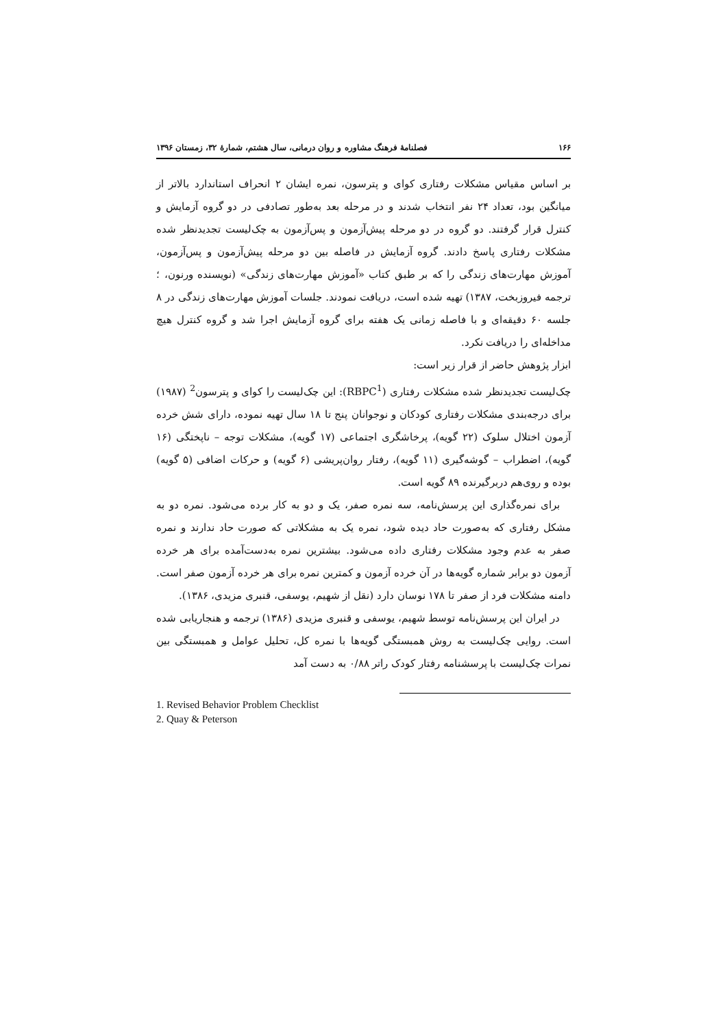۱۶۶ فصلنامهٔ فرهنگ مشاوره و روان درمانی، سال هشتم، شمارهٔ ۳۲، زمستان ۱۳۹۶
بر اساس مقیاس مشکلات رفتاری کوای و پترسون، نمره ایشان ۲ انحراف استاندارد بالاتر از میانگین بود، تعداد ۲۴ نفر انتخاب شدند و در مرحله بعد به‌طور تصادفی در دو گروه آزمایش و کنترل قرار گرفتند. دو گروه در دو مرحله پیش‌آزمون و پس‌آزمون به چک‌لیست تجدیدنظر شده مشکلات رفتاری پاسخ دادند. گروه آزمایش در فاصله بین دو مرحله پیش‌آزمون و پس‌آزمون، آموزش مهارت‌های زندگی را که بر طبق کتاب «آموزش مهارت‌های زندگی» (نویسنده ورنون، ؛ ترجمه فیروزبخت، ۱۳۸۷) تهیه شده است، دریافت نمودند. جلسات آموزش مهارت‌های زندگی در ۸ جلسه ۶۰ دقیقه‌ای و با فاصله زمانی یک هفته برای گروه آزمایش اجرا شد و گروه کنترل هیچ مداخله‌ای را دریافت نکرد.
ابزار پژوهش حاضر از قرار زیر است:
چک‌لیست تجدیدنظر شده مشکلات رفتاری (RBPC<sup>1</sup>): این چک‌لیست را کوای و پترسون<sup>2</sup> (۱۹۸۷) برای درجه‌بندی مشکلات رفتاری کودکان و نوجوانان پنج تا ۱۸ سال تهیه نموده، دارای شش خرده آزمون اختلال سلوک (۲۲ گویه)، پرخاشگری اجتماعی (۱۷ گویه)، مشکلات توجه – ناپختگی (۱۶ گویه)، اضطراب – گوشه‌گیری (۱۱ گویه)، رفتار روان‌پریشی (۶ گویه) و حرکات اضافی (۵ گویه) بوده و روی‌هم دربرگیرنده ۸۹ گویه است.
برای نمره‌گذاری این پرسش‌نامه، سه نمره صفر، یک و دو به کار برده می‌شود. نمره دو به مشکل رفتاری که به‌صورت حاد دیده شود، نمره یک به مشکلاتی که صورت حاد ندارند و نمره صفر به عدم وجود مشکلات رفتاری داده می‌شود. بیشترین نمره به‌دست‌آمده برای هر خرده آزمون دو برابر شماره گویه‌ها در آن خرده آزمون و کمترین نمره برای هر خرده آزمون صفر است. دامنه مشکلات فرد از صفر تا ۱۷۸ نوسان دارد (نقل از شهیم، یوسفی، قنبری مزیدی، ۱۳۸۶).
در ایران این پرسش‌نامه توسط شهیم، یوسفی و قنبری مزیدی (۱۳۸۶) ترجمه و هنجاریابی شده است. روایی چک‌لیست به روش همبستگی گویه‌ها با نمره کل، تحلیل عوامل و همبستگی بین نمرات چک‌لیست با پرسشنامه رفتار کودک راتر ۰/۸۸ به دست آمد
1. Revised Behavior Problem Checklist
2. Quay & Peterson